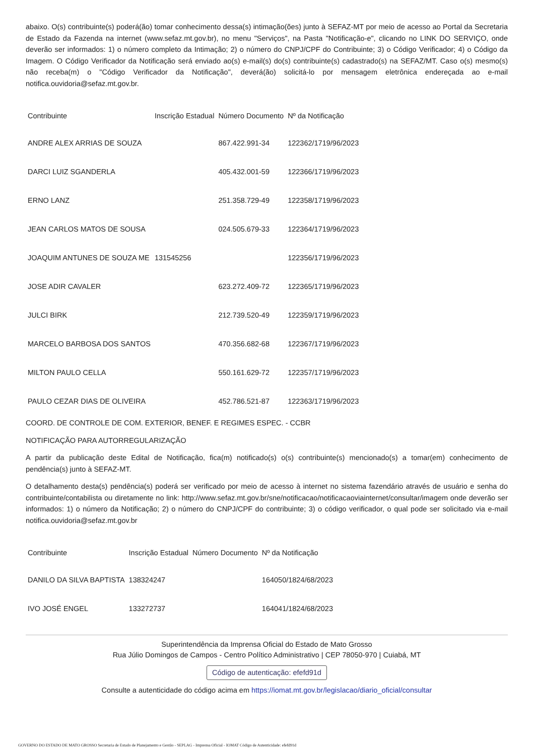abaixo. O(s) contribuinte(s) poderá(ão) tomar conhecimento dessa(s) intimação(ões) junto à SEFAZ-MT por meio de acesso ao Portal da Secretaria de Estado da Fazenda na internet (www.sefaz.mt.gov.br), no menu "Serviços", na Pasta "Notificação-e", clicando no LINK DO SERVIÇO, onde deverão ser informados: 1) o número completo da Intimação; 2) o número do CNPJ/CPF do Contribuinte; 3) o Código Verificador; 4) o Código da Imagem. O Código Verificador da Notificação será enviado ao(s) e-mail(s) do(s) contribuinte(s) cadastrado(s) na SEFAZ/MT. Caso o(s) mesmo(s) não receba(m) o "Código Verificador da Notificação", deverá(ão) solicitá-lo por mensagem eletrônica endereçada ao e-mail notifica.ouvidoria@sefaz.mt.gov.br.
| Contribuinte | Inscrição Estadual | Número Documento | Nº da Notificação |
| ANDRE ALEX ARRIAS DE SOUZA | | 867.422.991-34 | 122362/1719/96/2023 |
| DARCI LUIZ SGANDERLA | | 405.432.001-59 | 122366/1719/96/2023 |
| ERNO LANZ | | 251.358.729-49 | 122358/1719/96/2023 |
| JEAN CARLOS MATOS DE SOUSA | | 024.505.679-33 | 122364/1719/96/2023 |
| JOAQUIM ANTUNES DE SOUZA ME | 131545256 | | 122356/1719/96/2023 |
| JOSE ADIR CAVALER | | 623.272.409-72 | 122365/1719/96/2023 |
| JULCI BIRK | | 212.739.520-49 | 122359/1719/96/2023 |
| MARCELO BARBOSA DOS SANTOS | | 470.356.682-68 | 122367/1719/96/2023 |
| MILTON PAULO CELLA | | 550.161.629-72 | 122357/1719/96/2023 |
| PAULO CEZAR DIAS DE OLIVEIRA | | 452.786.521-87 | 122363/1719/96/2023 |
COORD. DE CONTROLE DE COM. EXTERIOR, BENEF. E REGIMES ESPEC. - CCBR
NOTIFICAÇÃO PARA AUTORREGULARIZAÇÃO
A partir da publicação deste Edital de Notificação, fica(m) notificado(s) o(s) contribuinte(s) mencionado(s) a tomar(em) conhecimento de pendência(s) junto à SEFAZ-MT.
O detalhamento desta(s) pendência(s) poderá ser verificado por meio de acesso à internet no sistema fazendário através de usuário e senha do contribuinte/contabilista ou diretamente no link: http://www.sefaz.mt.gov.br/sne/notificacao/notificacaoviainternet/consultar/imagem onde deverão ser informados: 1) o número da Notificação; 2) o número do CNPJ/CPF do contribuinte; 3) o código verificador, o qual pode ser solicitado via e-mail notifica.ouvidoria@sefaz.mt.gov.br
| Contribuinte | Inscrição Estadual | Número Documento | Nº da Notificação |
| DANILO DA SILVA BAPTISTA | 138324247 | | 164050/1824/68/2023 |
| IVO JOSÉ ENGEL | 133272737 | | 164041/1824/68/2023 |
Superintendência da Imprensa Oficial do Estado de Mato Grosso
Rua Júlio Domingos de Campos - Centro Político Administrativo | CEP 78050-970 | Cuiabá, MT
Código de autenticação: efefd91d
Consulte a autenticidade do código acima em https://iomat.mt.gov.br/legislacao/diario_oficial/consultar
GOVERNO DO ESTADO DE MATO GROSSO Secretaria de Estado de Planejamento e Gestão - SEPLAG - Imprensa Oficial - IOMAT Código de Autenticidade: efefd91d